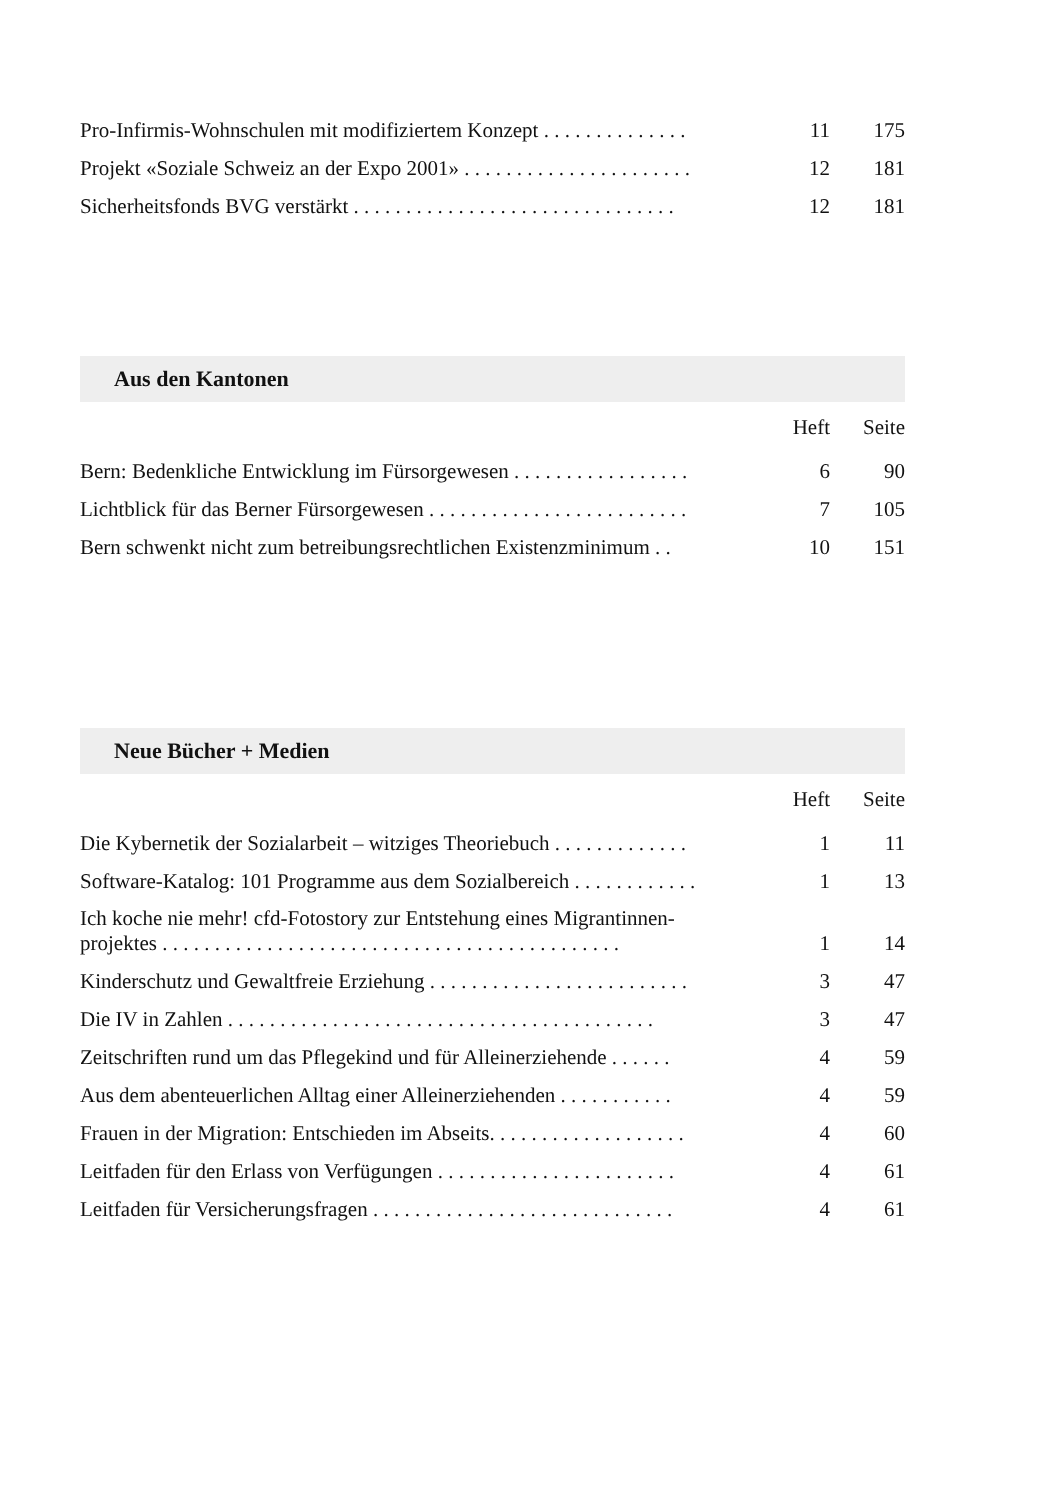| Pro-Infirmis-Wohnschulen mit modifiziertem Konzept . . . . . . . . . . . . . . | 11 | 175 |
| Projekt «Soziale Schweiz an der Expo 2001» . . . . . . . . . . . . . . . . . . . . . . | 12 | 181 |
| Sicherheitsfonds BVG verstärkt . . . . . . . . . . . . . . . . . . . . . . . . . . . . . . . | 12 | 181 |
Aus den Kantonen
| | Heft | Seite |
| --- | --- | --- |
| Bern: Bedenkliche Entwicklung im Fürsorgewesen . . . . . . . . . . . . . . . . . | 6 | 90 |
| Lichtblick für das Berner Fürsorgewesen . . . . . . . . . . . . . . . . . . . . . . . . . | 7 | 105 |
| Bern schwenkt nicht zum betreibungsrechtlichen Existenzminimum . . | 10 | 151 |
Neue Bücher + Medien
| | Heft | Seite |
| --- | --- | --- |
| Die Kybernetik der Sozialarbeit – witziges Theoriebuch . . . . . . . . . . . . . | 1 | 11 |
| Software-Katalog: 101 Programme aus dem Sozialbereich . . . . . . . . . . . . | 1 | 13 |
| Ich koche nie mehr! cfd-Fotostory zur Entstehung eines Migrantinnen-projektes . . . . . . . . . . . . . . . . . . . . . . . . . . . . . . . . . . . . . . . . . . . . | 1 | 14 |
| Kinderschutz und Gewaltfreie Erziehung . . . . . . . . . . . . . . . . . . . . . . . . . | 3 | 47 |
| Die IV in Zahlen . . . . . . . . . . . . . . . . . . . . . . . . . . . . . . . . . . . . . . . . . | 3 | 47 |
| Zeitschriften rund um das Pflegekind und für Alleinerziehende . . . . . . | 4 | 59 |
| Aus dem abenteuerlichen Alltag einer Alleinerziehenden . . . . . . . . . . . | 4 | 59 |
| Frauen in der Migration: Entschieden im Abseits. . . . . . . . . . . . . . . . . . . | 4 | 60 |
| Leitfaden für den Erlass von Verfügungen . . . . . . . . . . . . . . . . . . . . . . . | 4 | 61 |
| Leitfaden für Versicherungsfragen . . . . . . . . . . . . . . . . . . . . . . . . . . . . . | 4 | 61 |